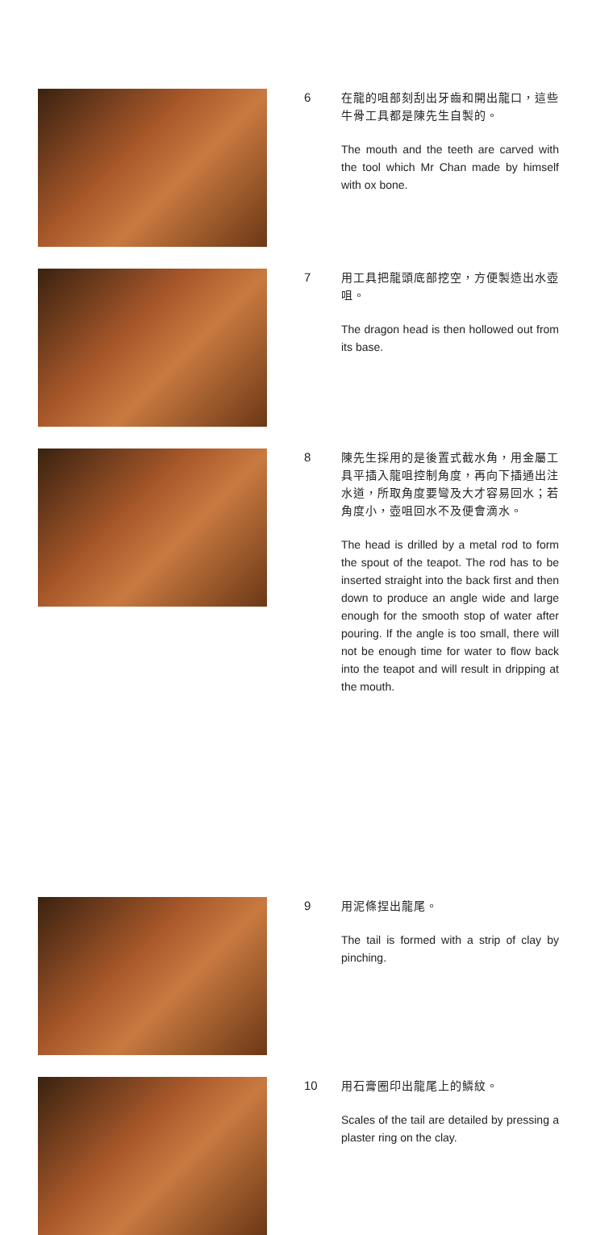6
在龍的咀部刻刮出牙齒和開出龍口，這些牛骨工具都是陳先生自製的。
The mouth and the teeth are carved with the tool which Mr Chan made by himself with ox bone.
7
用工具把龍頭底部挖空，方便製造出水壺咀。
The dragon head is then hollowed out from its base.
8
陳先生採用的是後置式截水角，用金屬工具平插入龍咀控制角度，再向下插通出注水道，所取角度要彎及大才容易回水；若角度小，壺咀回水不及便會滴水。
The head is drilled by a metal rod to form the spout of the teapot. The rod has to be inserted straight into the back first and then down to produce an angle wide and large enough for the smooth stop of water after pouring. If the angle is too small, there will not be enough time for water to flow back into the teapot and will result in dripping at the mouth.
9
用泥條捏出龍尾。
The tail is formed with a strip of clay by pinching.
10
用石膏圈印出龍尾上的鱗紋。
Scales of the tail are detailed by pressing a plaster ring on the clay.